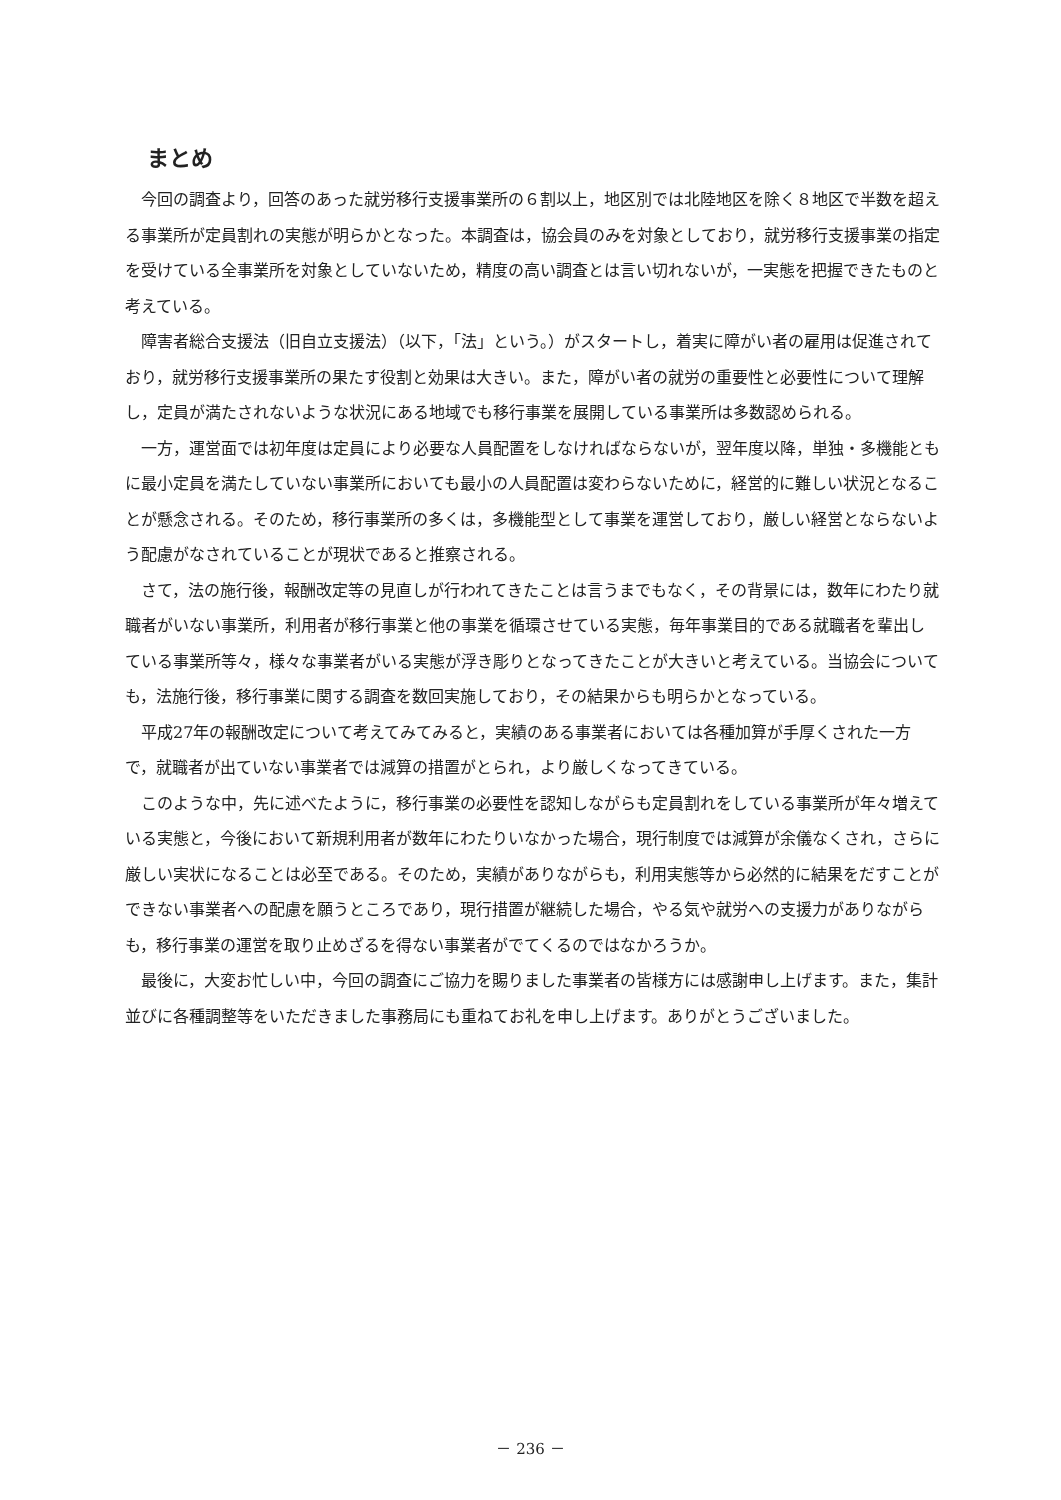まとめ
今回の調査より，回答のあった就労移行支援事業所の６割以上，地区別では北陸地区を除く８地区で半数を超える事業所が定員割れの実態が明らかとなった。本調査は，協会員のみを対象としており，就労移行支援事業の指定を受けている全事業所を対象としていないため，精度の高い調査とは言い切れないが，一実態を把握できたものと考えている。
障害者総合支援法（旧自立支援法）（以下，「法」という。）がスタートし，着実に障がい者の雇用は促進されており，就労移行支援事業所の果たす役割と効果は大きい。また，障がい者の就労の重要性と必要性について理解し，定員が満たされないような状況にある地域でも移行事業を展開している事業所は多数認められる。
一方，運営面では初年度は定員により必要な人員配置をしなければならないが，翌年度以降，単独・多機能ともに最小定員を満たしていない事業所においても最小の人員配置は変わらないために，経営的に難しい状況となることが懸念される。そのため，移行事業所の多くは，多機能型として事業を運営しており，厳しい経営とならないよう配慮がなされていることが現状であると推察される。
さて，法の施行後，報酬改定等の見直しが行われてきたことは言うまでもなく，その背景には，数年にわたり就職者がいない事業所，利用者が移行事業と他の事業を循環させている実態，毎年事業目的である就職者を輩出している事業所等々，様々な事業者がいる実態が浮き彫りとなってきたことが大きいと考えている。当協会についても，法施行後，移行事業に関する調査を数回実施しており，その結果からも明らかとなっている。
平成27年の報酬改定について考えてみてみると，実績のある事業者においては各種加算が手厚くされた一方で，就職者が出ていない事業者では減算の措置がとられ，より厳しくなってきている。
このような中，先に述べたように，移行事業の必要性を認知しながらも定員割れをしている事業所が年々増えている実態と，今後において新規利用者が数年にわたりいなかった場合，現行制度では減算が余儀なくされ，さらに厳しい実状になることは必至である。そのため，実績がありながらも，利用実態等から必然的に結果をだすことができない事業者への配慮を願うところであり，現行措置が継続した場合，やる気や就労への支援力がありながらも，移行事業の運営を取り止めざるを得ない事業者がでてくるのではなかろうか。
最後に，大変お忙しい中，今回の調査にご協力を賜りました事業者の皆様方には感謝申し上げます。また，集計並びに各種調整等をいただきました事務局にも重ねてお礼を申し上げます。ありがとうございました。
－ 236 －